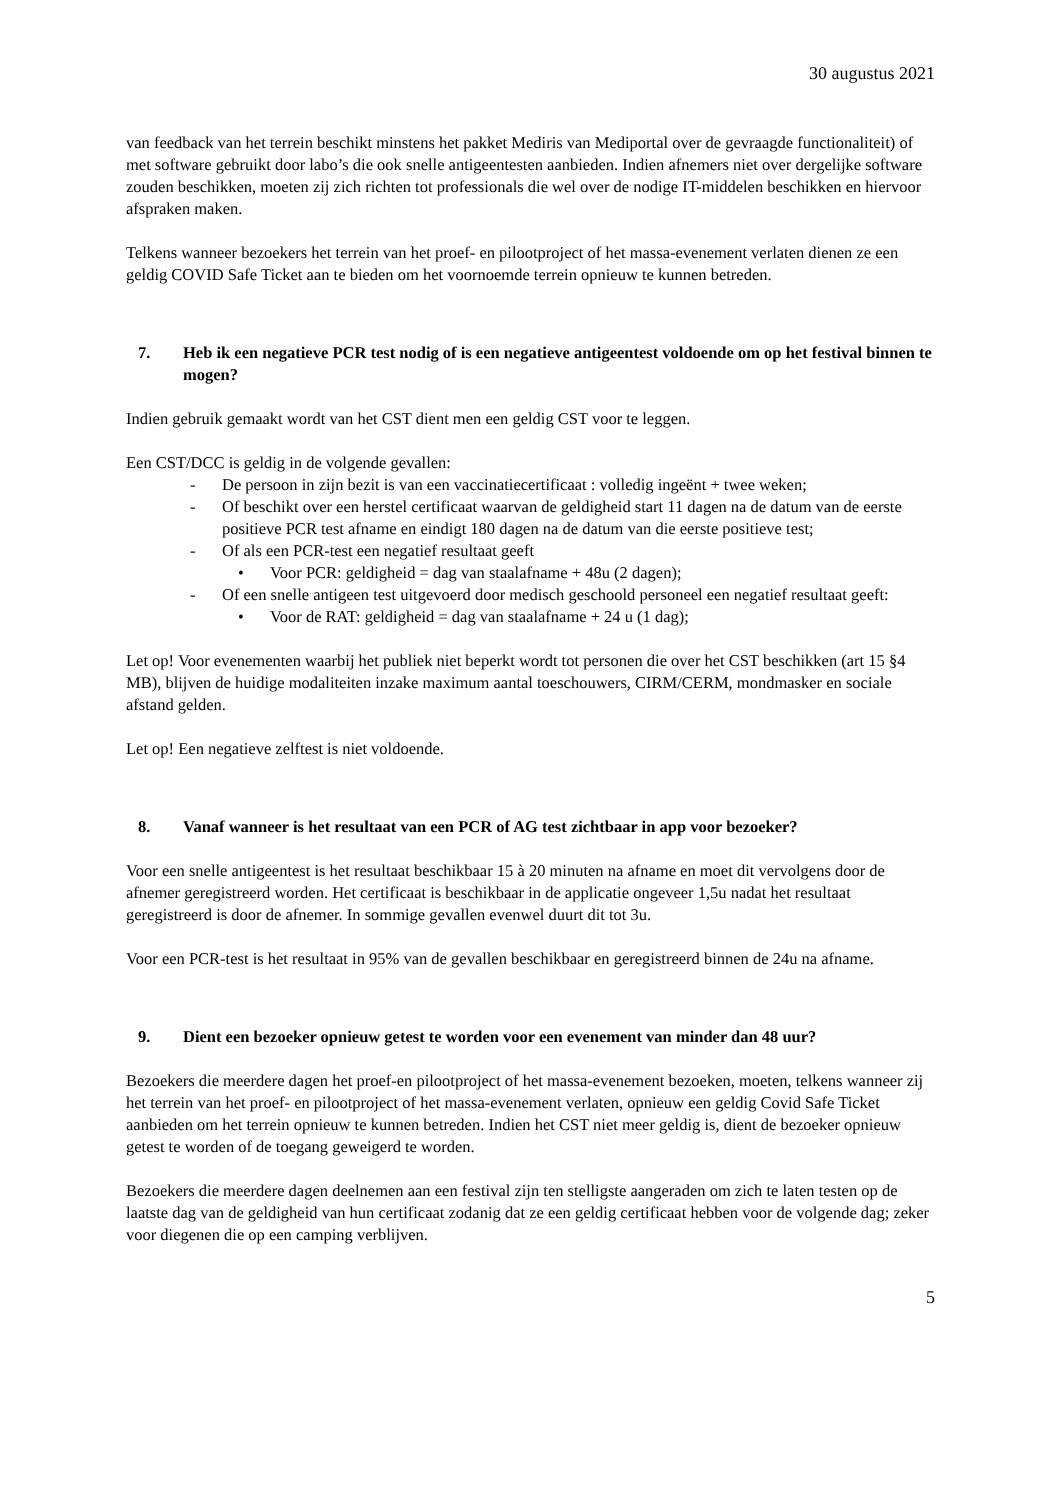30 augustus 2021
van feedback van het terrein beschikt minstens het pakket Mediris van Mediportal over de gevraagde functionaliteit) of met software gebruikt door labo’s die ook snelle antigeentesten aanbieden. Indien afnemers niet over dergelijke software zouden beschikken, moeten zij zich richten tot professionals die wel over de nodige IT-middelen beschikken en hiervoor afspraken maken.
Telkens wanneer bezoekers het terrein van het proef- en pilootproject of het massa-evenement verlaten dienen ze een geldig COVID Safe Ticket aan te bieden om het voornoemde terrein opnieuw te kunnen betreden.
7. Heb ik een negatieve PCR test nodig of is een negatieve antigeentest voldoende om op het festival binnen te mogen?
Indien gebruik gemaakt wordt van het CST dient men een geldig CST voor te leggen.
Een CST/DCC is geldig in de volgende gevallen:
- De persoon in zijn bezit is van een vaccinatiecertificaat : volledig ingeënt + twee weken;
- Of beschikt over een herstel certificaat waarvan de geldigheid start 11 dagen na de datum van de eerste positieve PCR test afname en eindigt 180 dagen na de datum van die eerste positieve test;
- Of als een PCR-test een negatief resultaat geeft
• Voor PCR: geldigheid = dag van staalafname + 48u (2 dagen);
- Of een snelle antigeen test uitgevoerd door medisch geschoold personeel een negatief resultaat geeft:
• Voor de RAT: geldigheid = dag van staalafname + 24 u (1 dag);
Let op! Voor evenementen waarbij het publiek niet beperkt wordt tot personen die over het CST beschikken (art 15 §4 MB), blijven de huidige modaliteiten inzake maximum aantal toeschouwers, CIRM/CERM, mondmasker en sociale afstand gelden.
Let op! Een negatieve zelftest is niet voldoende.
8. Vanaf wanneer is het resultaat van een PCR of AG test zichtbaar in app voor bezoeker?
Voor een snelle antigeentest is het resultaat beschikbaar 15 à 20 minuten na afname en moet dit vervolgens door de afnemer geregistreerd worden. Het certificaat is beschikbaar in de applicatie ongeveer 1,5u nadat het resultaat geregistreerd is door de afnemer. In sommige gevallen evenwel duurt dit tot 3u.
Voor een PCR-test is het resultaat in 95% van de gevallen beschikbaar en geregistreerd binnen de 24u na afname.
9. Dient een bezoeker opnieuw getest te worden voor een evenement van minder dan 48 uur?
Bezoekers die meerdere dagen het proef-en pilootproject of het massa-evenement bezoeken, moeten, telkens wanneer zij het terrein van het proef- en pilootproject of het massa-evenement verlaten, opnieuw een geldig Covid Safe Ticket aanbieden om het terrein opnieuw te kunnen betreden. Indien het CST niet meer geldig is, dient de bezoeker opnieuw getest te worden of de toegang geweigerd te worden.
Bezoekers die meerdere dagen deelnemen aan een festival zijn ten stelligste aangeraden om zich te laten testen op de laatste dag van de geldigheid van hun certificaat zodanig dat ze een geldig certificaat hebben voor de volgende dag; zeker voor diegenen die op een camping verblijven.
5